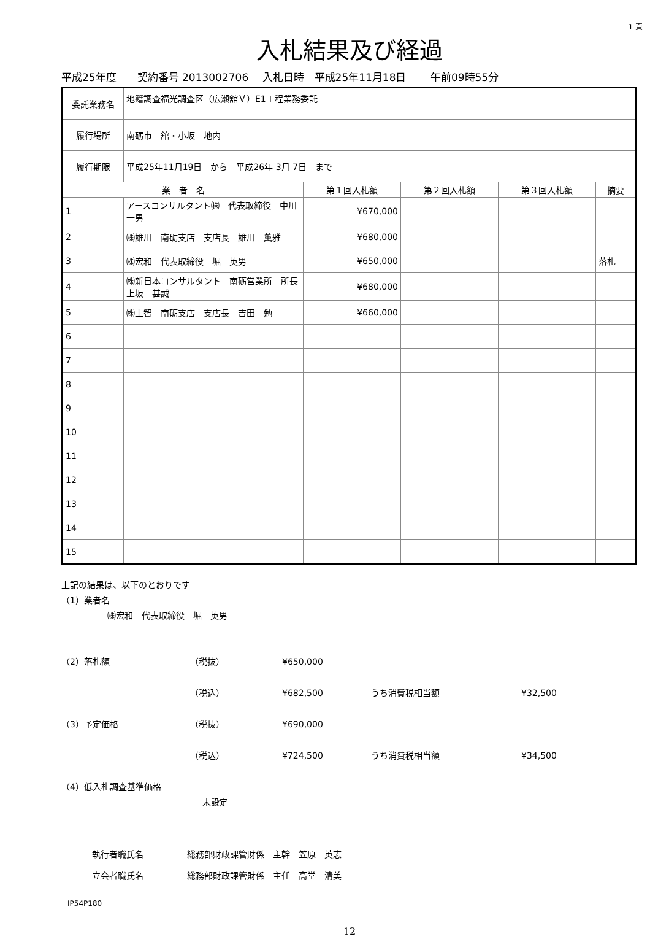1 頁
入札結果及び経過
平成25年度　　契約番号 2013002706　 入札日時　平成25年11月18日　　 午前09時55分
| 委託業務名 | 地籍調査福光調査区（広瀬舘Ｖ）E1工程業務委託 | | | | |
| 履行場所 | 南砺市 舘・小坂 地内 | | | | |
| 履行期限 | 平成25年11月19日 から 平成26年 3月 7日 まで | | | | |
| 業 者 名 | | 第１回入札額 | 第２回入札額 | 第３回入札額 | 摘要 |
| 1 | アースコンサルタント㈱ 代表取締役 中川一男 | ¥670,000 | | | |
| 2 | ㈱雄川 南砺支店 支店長 雄川 薫雅 | ¥680,000 | | | |
| 3 | ㈱宏和 代表取締役 堀 英男 | ¥650,000 | | | 落札 |
| 4 | ㈱新日本コンサルタント 南砺営業所 所長 上坂 甚誠 | ¥680,000 | | | |
| 5 | ㈱上智 南砺支店 支店長 吉田 勉 | ¥660,000 | | | |
| 6 | | | | | |
| 7 | | | | | |
| 8 | | | | | |
| 9 | | | | | |
| 10 | | | | | |
| 11 | | | | | |
| 12 | | | | | |
| 13 | | | | | |
| 14 | | | | | |
| 15 | | | | | |
上記の結果は、以下のとおりです
（1）業者名
㈱宏和　代表取締役　堀　英男
（2）落札額 （税抜） ¥650,000
（税込） ¥682,500 うち消費税相当額 ¥32,500
（3）予定価格 （税抜） ¥690,000
（税込） ¥724,500 うち消費税相当額 ¥34,500
（4）低入札調査基準価格
未設定
執行者職氏名 総務部財政課管財係　主幹　笠原　英志
立会者職氏名 総務部財政課管財係　主任　高堂　清美
IP54P180
12